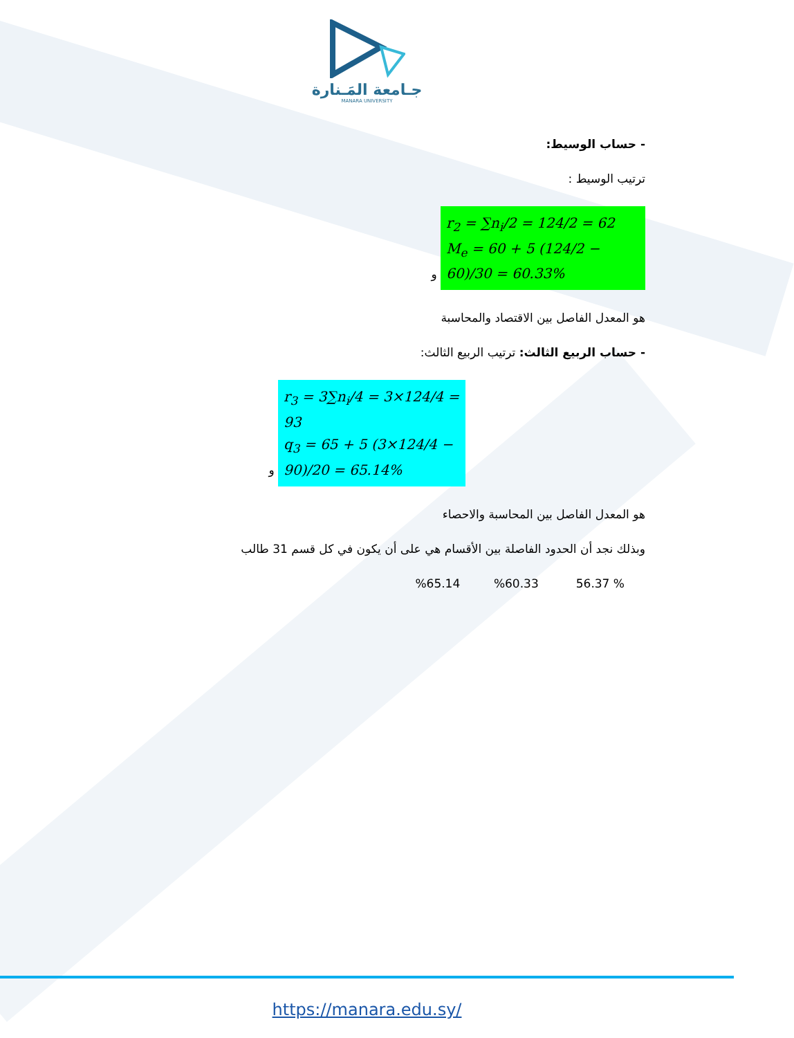جـامعة المَـنارة
MANARA UNIVERSITY
- حساب الوسيط:
ترتيب الوسيط :
r<sub>2</sub> = ∑n<sub>i</sub>/2 = 124/2 = 62
M<sub>e</sub> = 60 + 5 (124/2 − 60)/30 = 60.33% و
هو المعدل الفاصل بين الاقتصاد والمحاسبة
- حساب الربيع الثالث: ترتيب الربيع الثالث:
r<sub>3</sub> = 3∑n<sub>i</sub>/4 = 3×124/4 = 93
q<sub>3</sub> = 65 + 5 (3×124/4 − 90)/20 = 65.14% و
هو المعدل الفاصل بين المحاسبة والاحصاء
وبذلك نجد أن الحدود الفاصلة بين الأقسام هي على أن يكون في كل قسم 31 طالب
% 56.37 %60.33 %65.14
https://manara.edu.sy/